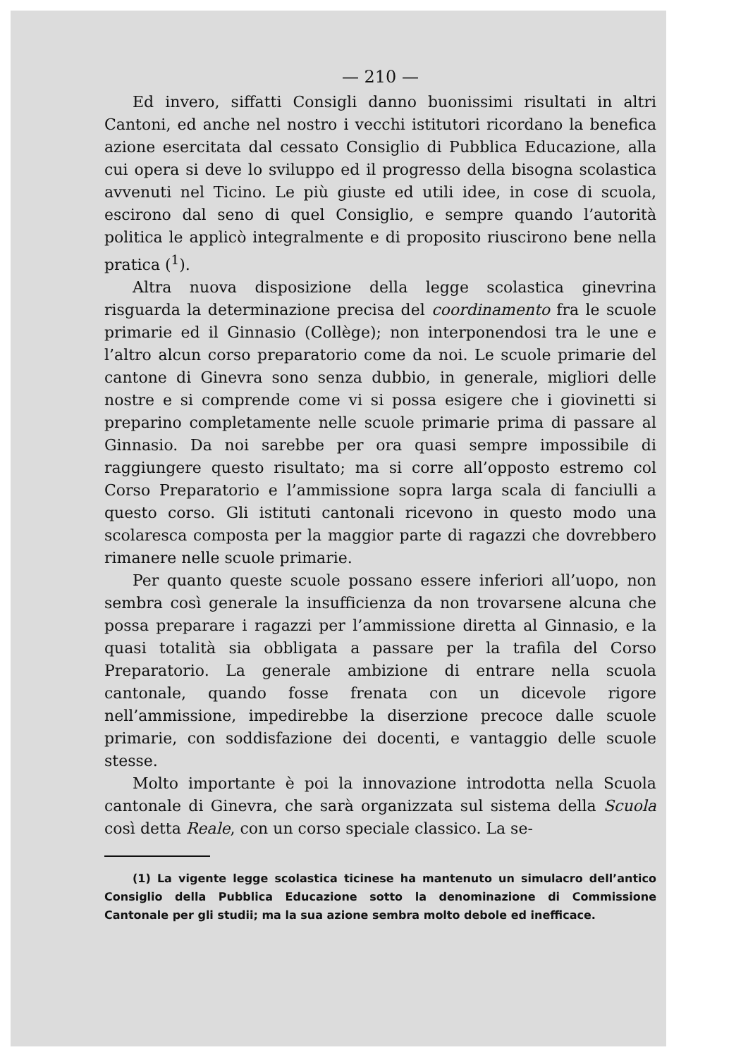— 210 —
Ed invero, siffatti Consigli danno buonissimi risultati in altri Cantoni, ed anche nel nostro i vecchi istitutori ricordano la benefica azione esercitata dal cessato Consiglio di Pubblica Educazione, alla cui opera si deve lo sviluppo ed il progresso della bisogna scolastica avvenuti nel Ticino. Le più giuste ed utili idee, in cose di scuola, escirono dal seno di quel Consiglio, e sempre quando l’autorità politica le applicò integralmente e di proposito riuscirono bene nella pratica (<sup>1</sup>).
Altra nuova disposizione della legge scolastica ginevrina risguarda la determinazione precisa del coordinamento fra le scuole primarie ed il Ginnasio (Collège); non interponendosi tra le une e l’altro alcun corso preparatorio come da noi. Le scuole primarie del cantone di Ginevra sono senza dubbio, in generale, migliori delle nostre e si comprende come vi si possa esigere che i giovinetti si preparino completamente nelle scuole primarie prima di passare al Ginnasio. Da noi sarebbe per ora quasi sempre impossibile di raggiungere questo risultato; ma si corre all’opposto estremo col Corso Preparatorio e l’ammissione sopra larga scala di fanciulli a questo corso. Gli istituti cantonali ricevono in questo modo una scolaresca composta per la maggior parte di ragazzi che dovrebbero rimanere nelle scuole primarie.
Per quanto queste scuole possano essere inferiori all’uopo, non sembra così generale la insufficienza da non trovarsene alcuna che possa preparare i ragazzi per l’ammissione diretta al Ginnasio, e la quasi totalità sia obbligata a passare per la trafila del Corso Preparatorio. La generale ambizione di entrare nella scuola cantonale, quando fosse frenata con un dicevole rigore nell’ammissione, impedirebbe la diserzione precoce dalle scuole primarie, con soddisfazione dei docenti, e vantaggio delle scuole stesse.
Molto importante è poi la innovazione introdotta nella Scuola cantonale di Ginevra, che sarà organizzata sul sistema della Scuola così detta Reale, con un corso speciale classico. La se-
(1) La vigente legge scolastica ticinese ha mantenuto un simulacro dell’antico Consiglio della Pubblica Educazione sotto la denominazione di Commissione Cantonale per gli studii; ma la sua azione sembra molto debole ed inefficace.